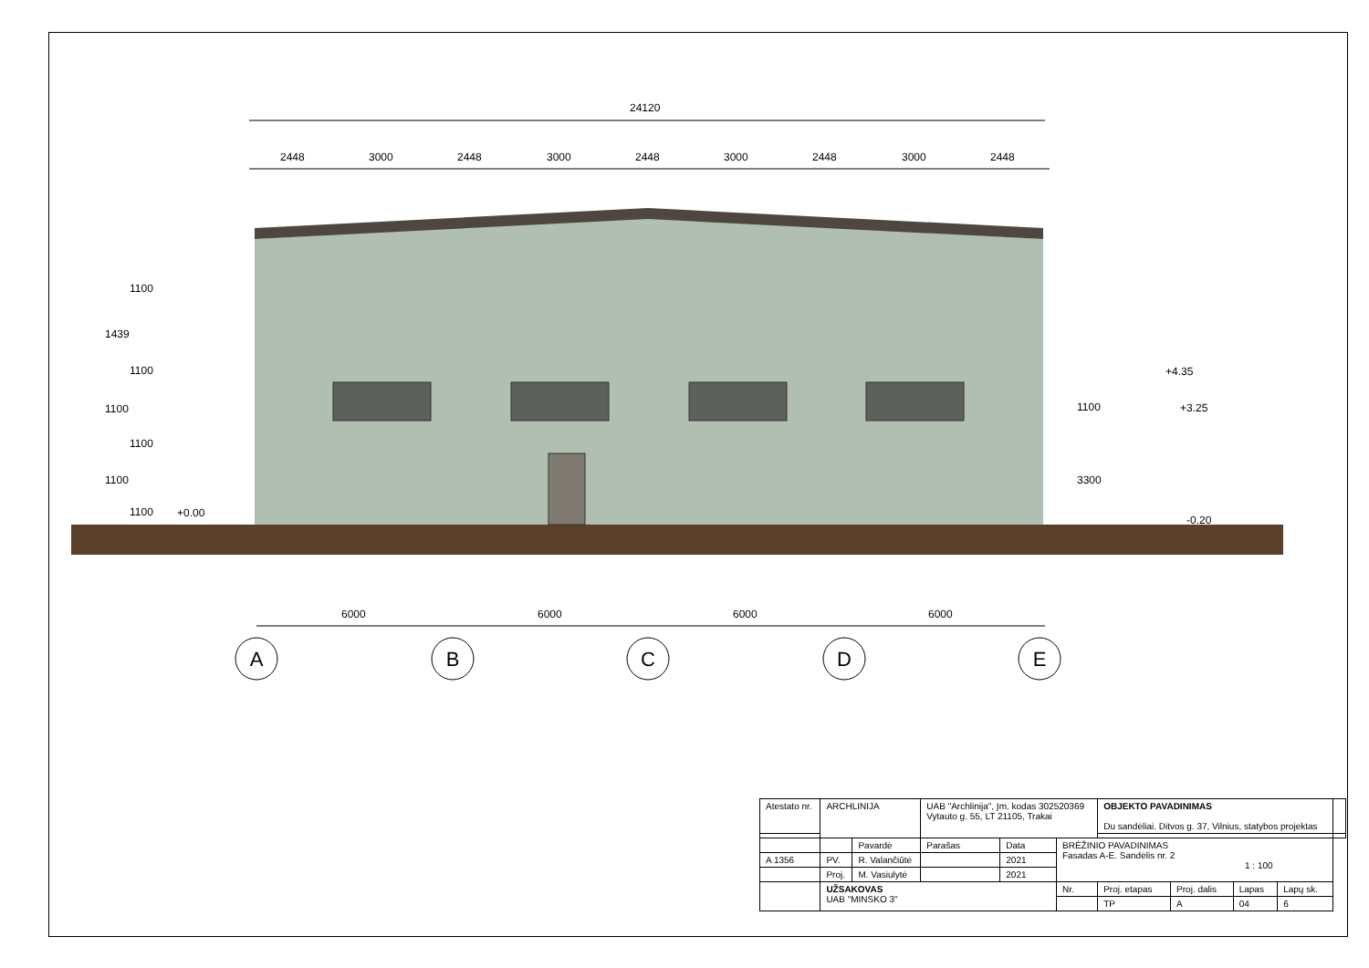24120
2448
3000
2448
3000
2448
3000
2448
3000
2448
6000
6000
6000
6000
A
B
C
D
E
+0.00
+4.35
+3.25
-0.20
1439
1100
1100
1100
1100
1100
1100
1100
3300
| Atestato nr. | ARCHLINIJA | | UAB "Archlinija", Įm. kodas 302520369 Vytauto g. 55, LT 21105, Trakai | | | OBJEKTO PAVADINIMAS Du sandėliai. Ditvos g. 37, Vilnius, statybos projektas | | | | |
| | | Pavardė | Parašas | Data | BRĖŽINIO PAVADINIMAS Fasadas A-E. Sandėlis nr. 2 1 : 100 | | | | | |
| A 1356 | PV. | R. Valančiūtė | | 2021 | | | | | | |
| | Proj. | M. Vasiulytė | | 2021 | | | | | | |
| | UŽSAKOVAS UAB "MINSKO 3" | | | | Nr. | Proj. etapas | Proj. dalis | Lapas | Lapų sk. | |
| | | | | | | TP | A | 04 | 6 | |